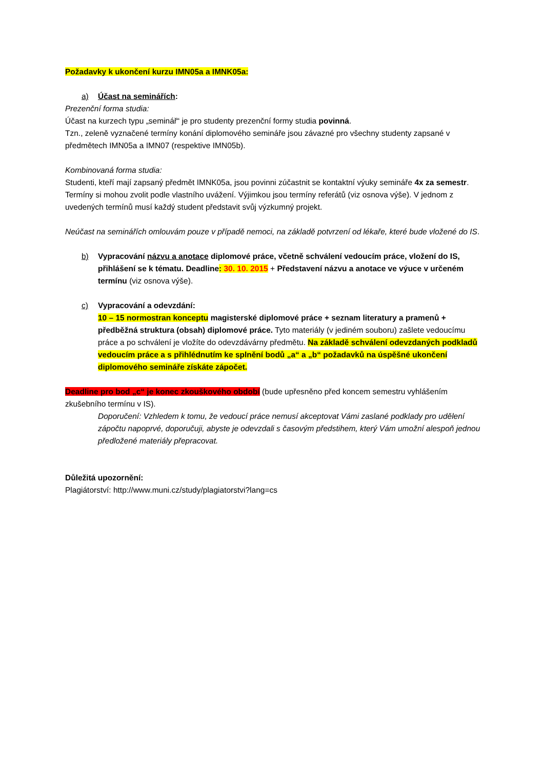Požadavky k ukončení kurzu IMN05a a IMNK05a:
a) Účast na seminářích:
Prezenční forma studia:
Účast na kurzech typu „seminář“ je pro studenty prezenční formy studia povinná.
Tzn., zeleně vyznačené termíny konání diplomového semináře jsou závazné pro všechny studenty zapsané v předmětech IMN05a a IMN07 (respektive IMN05b).
Kombinovaná forma studia:
Studenti, kteří mají zapsaný předmět IMNK05a, jsou povinni zúčastnit se kontaktní výuky semináře 4x za semestr. Termíny si mohou zvolit podle vlastního uvážení. Výjimkou jsou termíny referátů (viz osnova výše). V jednom z uvedených termínů musí každý student představit svůj výzkumný projekt.
Neúčast na seminářích omlouvám pouze v případě nemoci, na základě potvrzení od lékaře, které bude vložené do IS.
b) Vypracování názvu a anotace diplomové práce, včetně schválení vedoucím práce, vložení do IS, přihlášení se k tématu. Deadline: 30. 10. 2015 + Představení názvu a anotace ve výuce v určeném termínu (viz osnova výše).
c) Vypracování a odevzdání:
10 – 15 normostran konceptu magisterské diplomové práce + seznam literatury a pramenů + předběžná struktura (obsah) diplomové práce. Tyto materiály (v jediném souboru) zašlete vedoucímu práce a po schválení je vložíte do odevzdávárny předmětu. Na základě schválení odevzdaných podkladů vedoucím práce a s přihlédnutím ke splnění bodů „a“ a „b“ požadavků na úspěšné ukončení diplomového semináře získáte zápočet.
Deadline pro bod „c“ je konec zkouškového období (bude upřesněno před koncem semestru vyhlášením zkušebního termínu v IS).
Doporučení: Vzhledem k tomu, že vedoucí práce nemusí akceptovat Vámi zaslané podklady pro udělení zápočtu napoprvé, doporučuji, abyste je odevzdali s časovým předstihem, který Vám umožní alespoň jednou předložené materiály přepracovat.
Důležitá upozornění:
Plagiátorství: http://www.muni.cz/study/plagiatorstvi?lang=cs